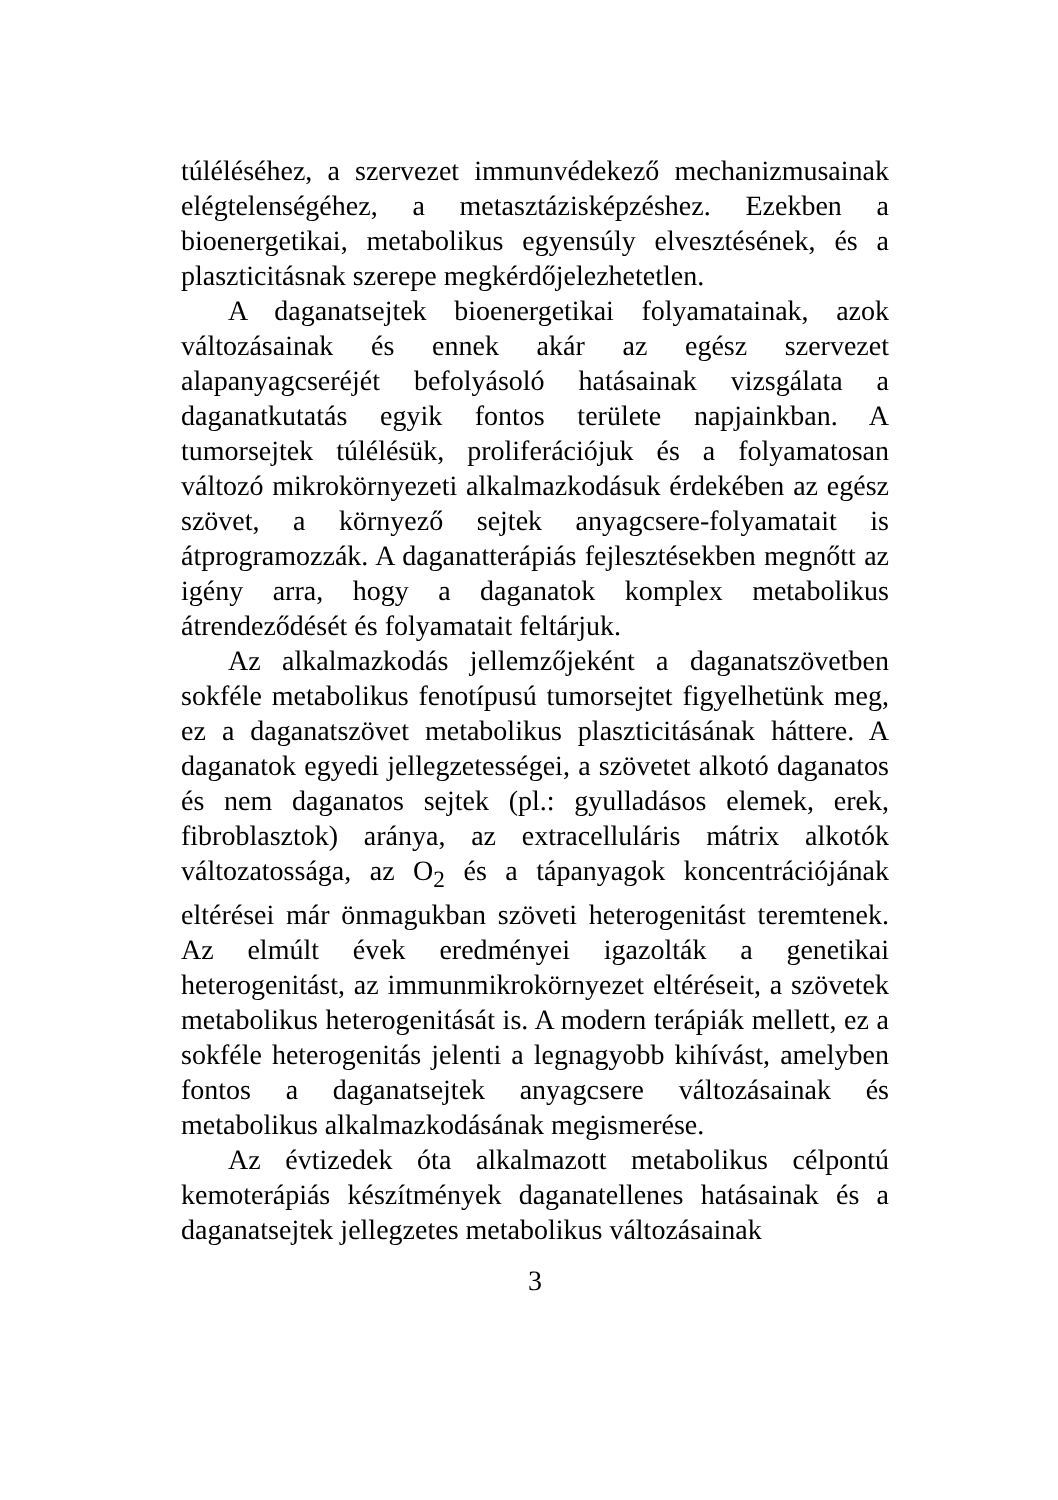túléléséhez, a szervezet immunvédekező mechanizmusainak elégtelenségéhez, a metasztázisképzéshez. Ezekben a bioenergetikai, metabolikus egyensúly elvesztésének, és a plaszticitásnak szerepe megkérdőjelezhetetlen.
A daganatsejtek bioenergetikai folyamatainak, azok változásainak és ennek akár az egész szervezet alapanyagcseréjét befolyásoló hatásainak vizsgálata a daganatkutatás egyik fontos területe napjainkban. A tumorsejtek túlélésük, proliferációjuk és a folyamatosan változó mikrokörnyezeti alkalmazkodásuk érdekében az egész szövet, a környező sejtek anyagcsere-folyamatait is átprogramozzák. A daganatterápiás fejlesztésekben megnőtt az igény arra, hogy a daganatok komplex metabolikus átrendeződését és folyamatait feltárjuk.
Az alkalmazkodás jellemzőjeként a daganatszövetben sokféle metabolikus fenotípusú tumorsejtet figyelhetünk meg, ez a daganatszövet metabolikus plaszticitásának háttere. A daganatok egyedi jellegzetességei, a szövetet alkotó daganatos és nem daganatos sejtek (pl.: gyulladásos elemek, erek, fibroblasztok) aránya, az extracelluláris mátrix alkotók változatossága, az O<sub>2</sub> és a tápanyagok koncentrációjának eltérései már önmagukban szöveti heterogenitást teremtenek. Az elmúlt évek eredményei igazolták a genetikai heterogenitást, az immunmikrokörnyezet eltéréseit, a szövetek metabolikus heterogenitását is. A modern terápiák mellett, ez a sokféle heterogenitás jelenti a legnagyobb kihívást, amelyben fontos a daganatsejtek anyagcsere változásainak és metabolikus alkalmazkodásának megismerése.
Az évtizedek óta alkalmazott metabolikus célpontú kemoterápiás készítmények daganatellenes hatásainak és a daganatsejtek jellegzetes metabolikus változásainak
3